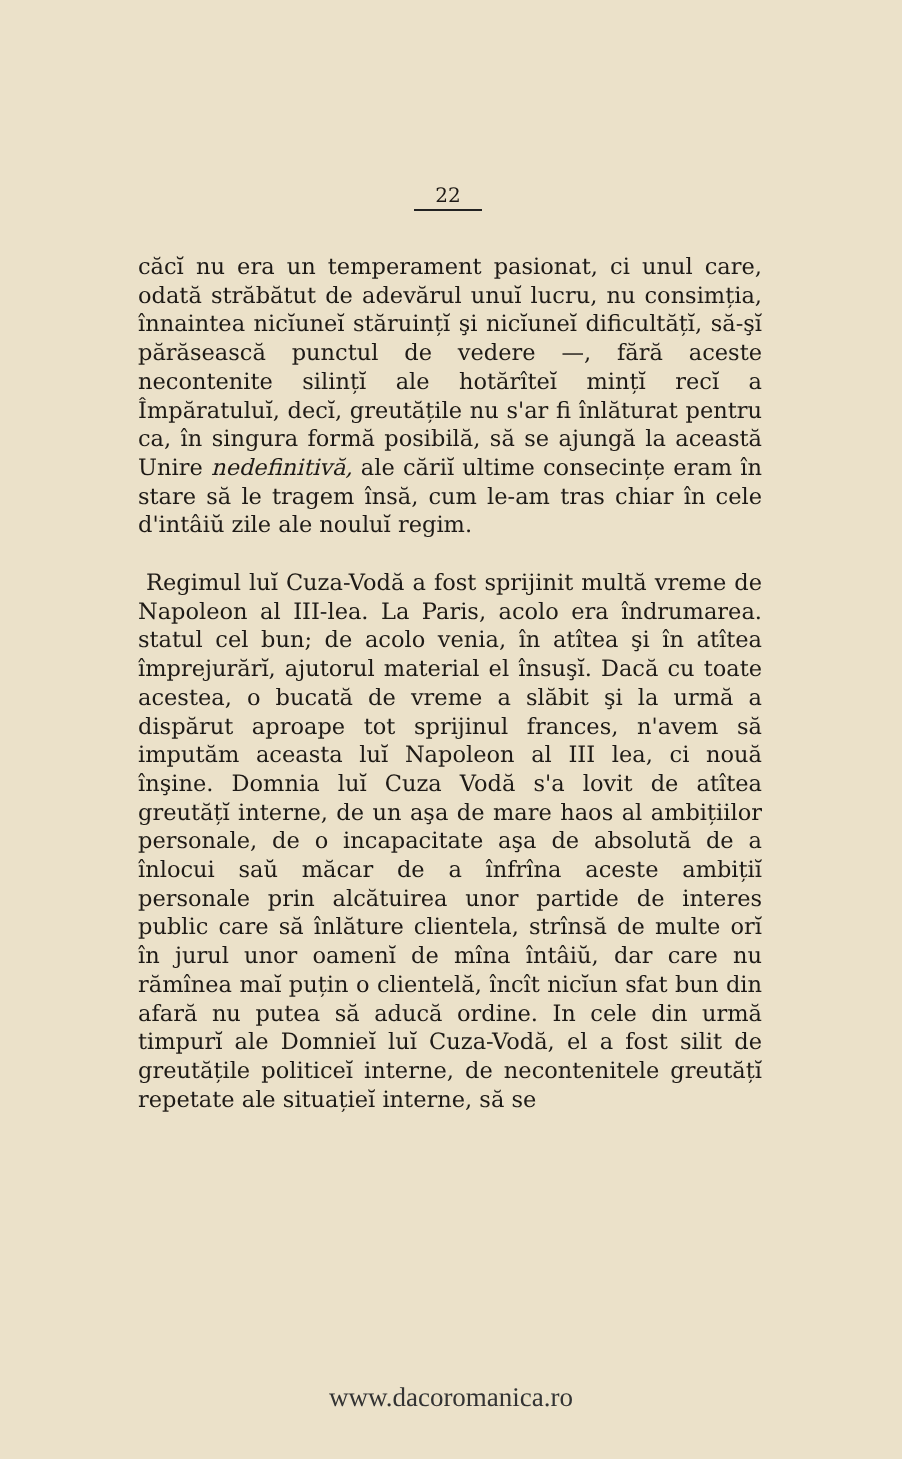22
căcĭ nu era un temperament pasionat, ci unul care, odată străbătut de adevărul unuĭ lucru, nu consimția, înnaintea nicĭuneĭ stăruințĭ şi nicĭuneĭ dificultățĭ, să-şĭ părăsească punctul de vedere —, fără aceste necontenite silințĭ ale hotărîteĭ mințĭ recĭ a Împăratuluĭ, decĭ, greutățile nu s'ar fi înlăturat pentru ca, în singura formă posibilă, să se ajungă la această Unire nedefinitivă, ale căriĭ ultime consecințe eram în stare să le tragem însă, cum le-am tras chiar în cele d'intâiŭ zile ale nouluĭ regim.
Regimul luĭ Cuza-Vodă a fost sprijinit multă vreme de Napoleon al III-lea. La Paris, acolo era îndrumarea. statul cel bun; de acolo venia, în atîtea şi în atîtea împrejurărĭ, ajutorul material el însuşĭ. Dacă cu toate acestea, o bucată de vreme a slăbit şi la urmă a dispărut aproape tot sprijinul frances, n'avem să imputăm aceasta luĭ Napoleon al III lea, ci nouă înşine. Domnia luĭ Cuza Vodă s'a lovit de atîtea greutățĭ interne, de un aşa de mare haos al ambițiilor personale, de o incapacitate aşa de absolută de a înlocui saŭ măcar de a înfrîna aceste ambițiĭ personale prin alcătuirea unor partide de interes public care să înlăture clientela, strînsă de multe orĭ în jurul unor oamenĭ de mîna întâiŭ, dar care nu rămînea maĭ puțin o clientelă, încît nicĭun sfat bun din afară nu putea să aducă ordine. In cele din urmă timpurĭ ale Domnieĭ luĭ Cuza-Vodă, el a fost silit de greutățile politiceĭ interne, de necontenitele greutățĭ repetate ale situațieĭ interne, să se
www.dacoromanica.ro